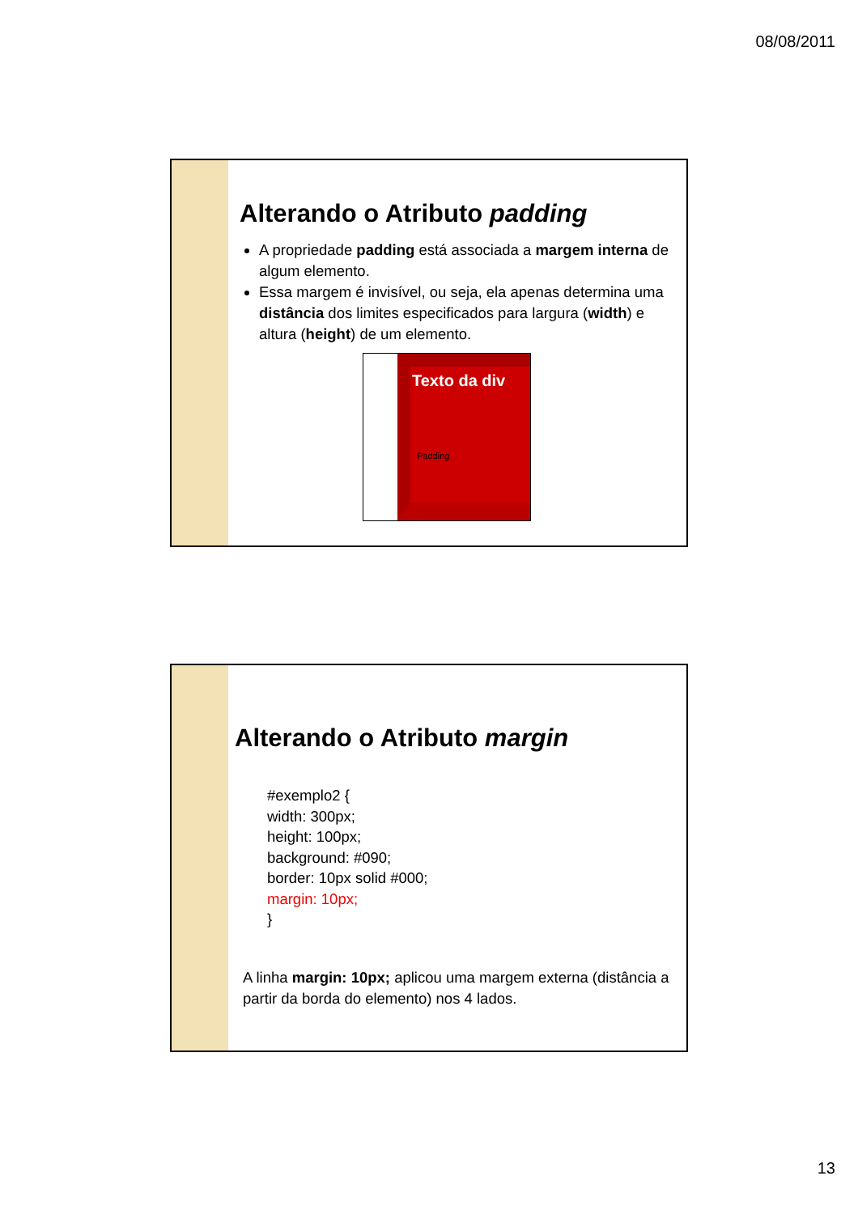08/08/2011
Alterando o Atributo padding
A propriedade padding está associada a margem interna de algum elemento.
Essa margem é invisível, ou seja, ela apenas determina uma distância dos limites especificados para largura (width) e altura (height) de um elemento.
Texto da div
Padding
Alterando o Atributo margin
#exemplo2 {
width: 300px;
height: 100px;
background: #090;
border: 10px solid #000;
margin: 10px;
}
A linha margin: 10px; aplicou uma margem externa (distância a partir da borda do elemento) nos 4 lados.
13